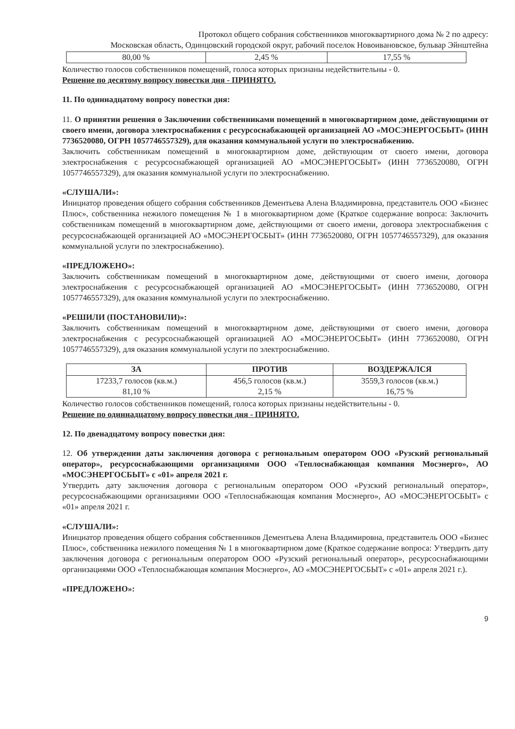Протокол общего собрания собственников многоквартирного дома № 2 по адресу:
Московская область, Одинцовский городской округ, рабочий поселок Новоивановское, бульвар Эйнштейна
| 80,00 % | 2,45 % | 17,55 % |
Количество голосов собственников помещений, голоса которых признаны недействительны - 0.
Решение по десятому вопросу повестки дня - ПРИНЯТО.
11. По одиннадцатому вопросу повестки дня:
11. О принятии решения о Заключении собственниками помещений в многоквартирном доме, действующими от своего имени, договора электроснабжения с ресурсоснабжающей организацией АО «МОСЭНЕРГОСБЫТ» (ИНН 7736520080, ОГРН 1057746557329), для оказания коммунальной услуги по электроснабжению.
Заключить собственникам помещений в многоквартирном доме, действующим от своего имени, договора электроснабжения с ресурсоснабжающей организацией АО «МОСЭНЕРГОСБЫТ» (ИНН 7736520080, ОГРН 1057746557329), для оказания коммунальной услуги по электроснабжению.
«СЛУШАЛИ»:
Инициатор проведения общего собрания собственников Дементьева Алена Владимировна, представитель ООО «Бизнес Плюс», собственника нежилого помещения № 1 в многоквартирном доме (Краткое содержание вопроса: Заключить собственникам помещений в многоквартирном доме, действующими от своего имени, договора электроснабжения с ресурсоснабжающей организацией АО «МОСЭНЕРГОСБЫТ» (ИНН 7736520080, ОГРН 1057746557329), для оказания коммунальной услуги по электроснабжению).
«ПРЕДЛОЖЕНО»:
Заключить собственникам помещений в многоквартирном доме, действующими от своего имени, договора электроснабжения с ресурсоснабжающей организацией АО «МОСЭНЕРГОСБЫТ» (ИНН 7736520080, ОГРН 1057746557329), для оказания коммунальной услуги по электроснабжению.
«РЕШИЛИ (ПОСТАНОВИЛИ)»:
Заключить собственникам помещений в многоквартирном доме, действующими от своего имени, договора электроснабжения с ресурсоснабжающей организацией АО «МОСЭНЕРГОСБЫТ» (ИНН 7736520080, ОГРН 1057746557329), для оказания коммунальной услуги по электроснабжению.
| ЗА | ПРОТИВ | ВОЗДЕРЖАЛСЯ |
| --- | --- | --- |
| 17233,7 голосов (кв.м.) 81,10 % | 456,5 голосов (кв.м.) 2,15 % | 3559,3 голосов (кв.м.) 16,75 % |
Количество голосов собственников помещений, голоса которых признаны недействительны - 0.
Решение по одиннадцатому вопросу повестки дня - ПРИНЯТО.
12. По двенадцатому вопросу повестки дня:
12. Об утверждении даты заключения договора с региональным оператором ООО «Рузский региональный оператор», ресурсоснабжающими организациями ООО «Теплоснабжающая компания Мосэнерго», АО «МОСЭНЕРГОСБЫТ» с «01» апреля 2021 г.
Утвердить дату заключения договора с региональным оператором ООО «Рузский региональный оператор», ресурсоснабжающими организациями ООО «Теплоснабжающая компания Мосэнерго», АО «МОСЭНЕРГОСБЫТ» с «01» апреля 2021 г.
«СЛУШАЛИ»:
Инициатор проведения общего собрания собственников Дементьева Алена Владимировна, представитель ООО «Бизнес Плюс», собственника нежилого помещения № 1 в многоквартирном доме (Краткое содержание вопроса: Утвердить дату заключения договора с региональным оператором ООО «Рузский региональный оператор», ресурсоснабжающими организациями ООО «Теплоснабжающая компания Мосэнерго», АО «МОСЭНЕРГОСБЫТ» с «01» апреля 2021 г.).
«ПРЕДЛОЖЕНО»:
9